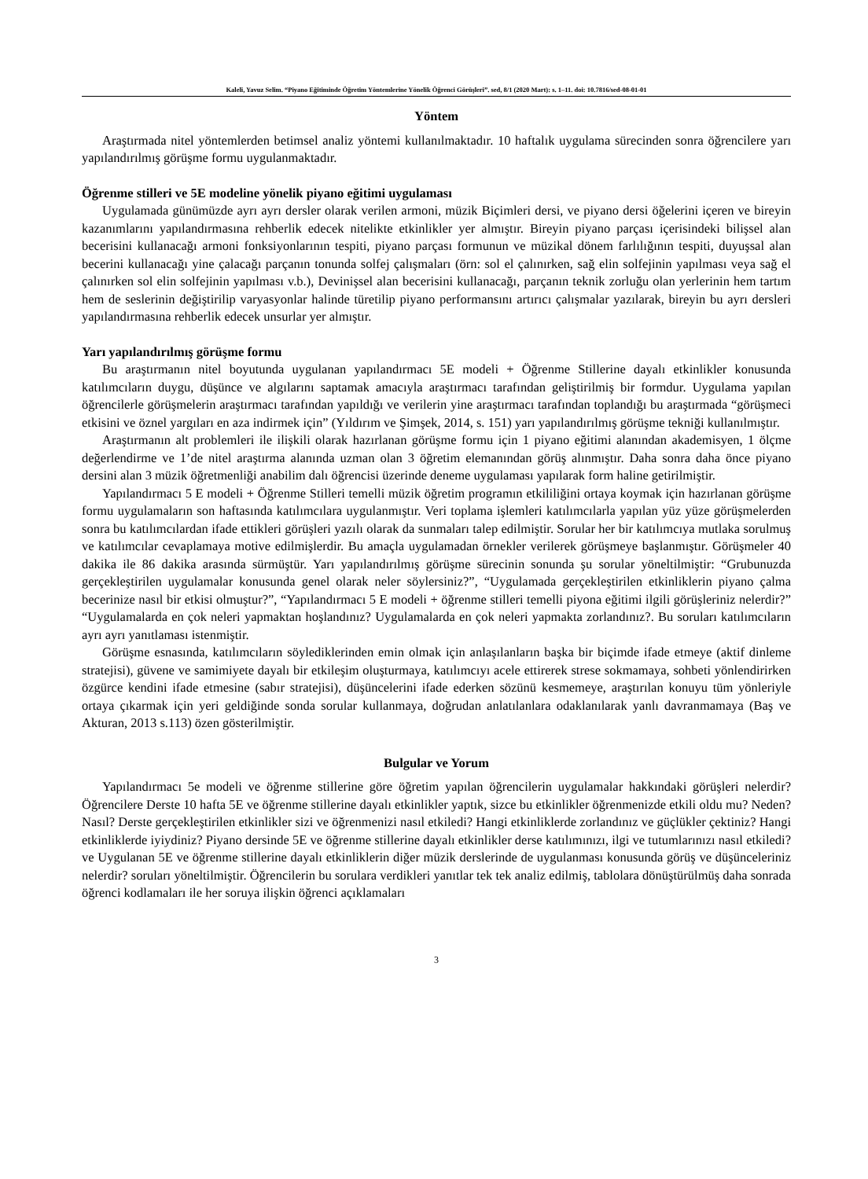Kaleli, Yavuz Selim. “Piyano Eğitiminde Öğretim Yöntemlerine Yönelik Öğrenci Görüşleri”. sed, 8/1 (2020 Mart): s. 1–11. doi: 10.7816/sed-08-01-01
Yöntem
Araştırmada nitel yöntemlerden betimsel analiz yöntemi kullanılmaktadır. 10 haftalık uygulama sürecinden sonra öğrencilere yarı yapılandırılmış görüşme formu uygulanmaktadır.
Öğrenme stilleri ve 5E modeline yönelik piyano eğitimi uygulaması
Uygulamada günümüzde ayrı ayrı dersler olarak verilen armoni, müzik Biçimleri dersi, ve piyano dersi öğelerini içeren ve bireyin kazanımlarını yapılandırmasına rehberlik edecek nitelikte etkinlikler yer almıştır. Bireyin piyano parçası içerisindeki bilişsel alan becerisini kullanacağı armoni fonksiyonlarının tespiti, piyano parçası formunun ve müzikal dönem farlılığının tespiti, duyuşsal alan becerini kullanacağı yine çalacağı parçanın tonunda solfej çalışmaları (örn: sol el çalınırken, sağ elin solfejinin yapılması veya sağ el çalınırken sol elin solfejinin yapılması v.b.), Devinişsel alan becerisini kullanacağı, parçanın teknik zorluğu olan yerlerinin hem tartım hem de seslerinin değiştirilip varyasyonlar halinde türetilip piyano performansını artırıcı çalışmalar yazılarak, bireyin bu ayrı dersleri yapılandırmasına rehberlik edecek unsurlar yer almıştır.
Yarı yapılandırılmış görüşme formu
Bu araştırmanın nitel boyutunda uygulanan yapılandırmacı 5E modeli + Öğrenme Stillerine dayalı etkinlikler konusunda katılımcıların duygu, düşünce ve algılarını saptamak amacıyla araştırmacı tarafından geliştirilmiş bir formdur. Uygulama yapılan öğrencilerle görüşmelerin araştırmacı tarafından yapıldığı ve verilerin yine araştırmacı tarafından toplandığı bu araştırmada “görüşmeci etkisini ve öznel yargıları en aza indirmek için” (Yıldırım ve Şimşek, 2014, s. 151) yarı yapılandırılmış görüşme tekniği kullanılmıştır.
Araştırmanın alt problemleri ile ilişkili olarak hazırlanan görüşme formu için 1 piyano eğitimi alanından akademisyen, 1 ölçme değerlendirme ve 1’de nitel araştırma alanında uzman olan 3 öğretim elemanından görüş alınmıştır. Daha sonra daha önce piyano dersini alan 3 müzik öğretmenliği anabilim dalı öğrencisi üzerinde deneme uygulaması yapılarak form haline getirilmiştir.
Yapılandırmacı 5 E modeli + Öğrenme Stilleri temelli müzik öğretim programın etkililiğini ortaya koymak için hazırlanan görüşme formu uygulamaların son haftasında katılımcılara uygulanmıştır. Veri toplama işlemleri katılımcılarla yapılan yüz yüze görüşmelerden sonra bu katılımcılardan ifade ettikleri görüşleri yazılı olarak da sunmaları talep edilmiştir. Sorular her bir katılımcıya mutlaka sorulmuş ve katılımcılar cevaplamaya motive edilmişlerdir. Bu amaçla uygulamadan örnekler verilerek görüşmeye başlanmıştır. Görüşmeler 40 dakika ile 86 dakika arasında sürmüştür. Yarı yapılandırılmış görüşme sürecinin sonunda şu sorular yöneltilmiştir: “Grubunuzda gerçekleştirilen uygulamalar konusunda genel olarak neler söylersiniz?”, “Uygulamada gerçekleştirilen etkinliklerin piyano çalma becerinize nasıl bir etkisi olmuştur?”, “Yapılandırmacı 5 E modeli + öğrenme stilleri temelli piyona eğitimi ilgili görüşleriniz nelerdir?” “Uygulamalarda en çok neleri yapmaktan hoşlandınız? Uygulamalarda en çok neleri yapmakta zorlandınız?. Bu soruları katılımcıların ayrı ayrı yanıtlaması istenmiştir.
Görüşme esnasında, katılımcıların söylediklerinden emin olmak için anlaşılanların başka bir biçimde ifade etmeye (aktif dinleme stratejisi), güvene ve samimiyete dayalı bir etkileşim oluşturmaya, katılımcıyı acele ettirerek strese sokmamaya, sohbeti yönlendirirken özgürce kendini ifade etmesine (sabır stratejisi), düşüncelerini ifade ederken sözünü kesmemeye, araştırılan konuyu tüm yönleriyle ortaya çıkarmak için yeri geldiğinde sonda sorular kullanmaya, doğrudan anlatılanlara odaklanılarak yanlı davranmamaya (Baş ve Akturan, 2013 s.113) özen gösterilmiştir.
Bulgular ve Yorum
Yapılandırmacı 5e modeli ve öğrenme stillerine göre öğretim yapılan öğrencilerin uygulamalar hakkındaki görüşleri nelerdir? Öğrencilere Derste 10 hafta 5E ve öğrenme stillerine dayalı etkinlikler yaptık, sizce bu etkinlikler öğrenmenizde etkili oldu mu? Neden? Nasıl? Derste gerçekleştirilen etkinlikler sizi ve öğrenmenizi nasıl etkiledi? Hangi etkinliklerde zorlandınız ve güçlükler çektiniz? Hangi etkinliklerde iyiydiniz? Piyano dersinde 5E ve öğrenme stillerine dayalı etkinlikler derse katılımınızı, ilgi ve tutumlarınızı nasıl etkiledi? ve Uygulanan 5E ve öğrenme stillerine dayalı etkinliklerin diğer müzik derslerinde de uygulanması konusunda görüş ve düşünceleriniz nelerdir? soruları yöneltilmiştir. Öğrencilerin bu sorulara verdikleri yanıtlar tek tek analiz edilmiş, tablolara dönüştürülmüş daha sonrada öğrenci kodlamaları ile her soruya ilişkin öğrenci açıklamaları
3